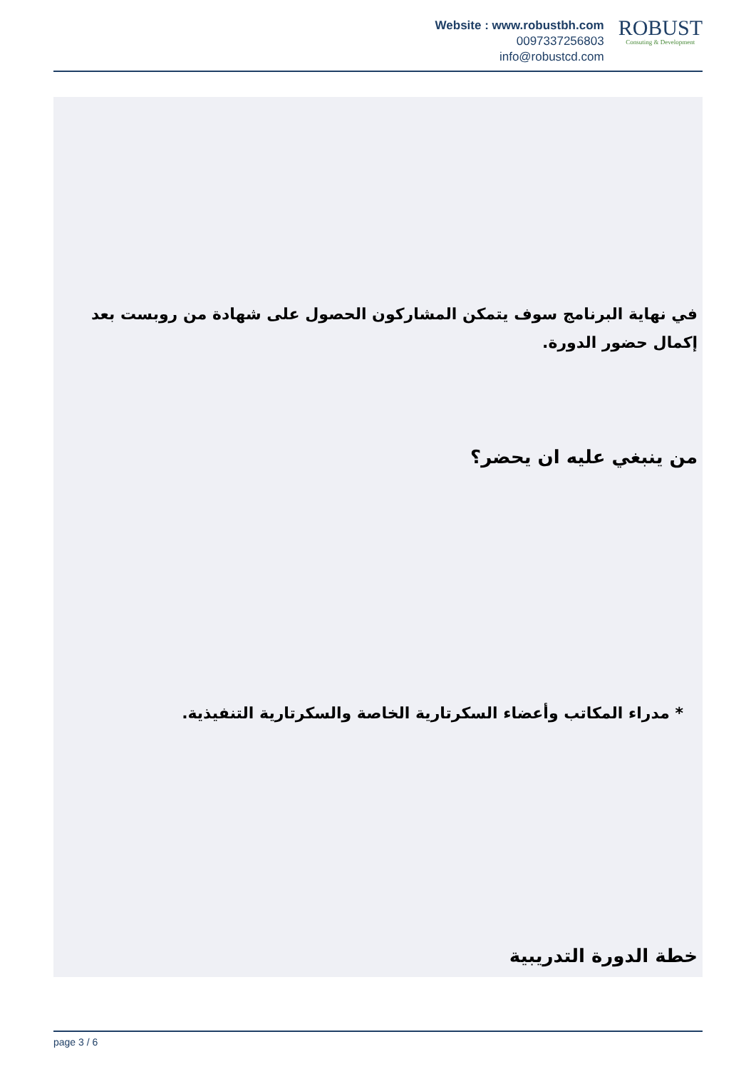Website : www.robustbh.com
0097337256803
info@robustcd.com
ROBUST
Consuting & Development
في نهاية البرنامج سوف يتمكن المشاركون الحصول على شهادة من روبست بعد إكمال حضور الدورة.
من ينبغي عليه ان يحضر؟
* مدراء المكاتب وأعضاء السكرتارية الخاصة والسكرتارية التنفيذية.
خطة الدورة التدريبية
page 3 / 6